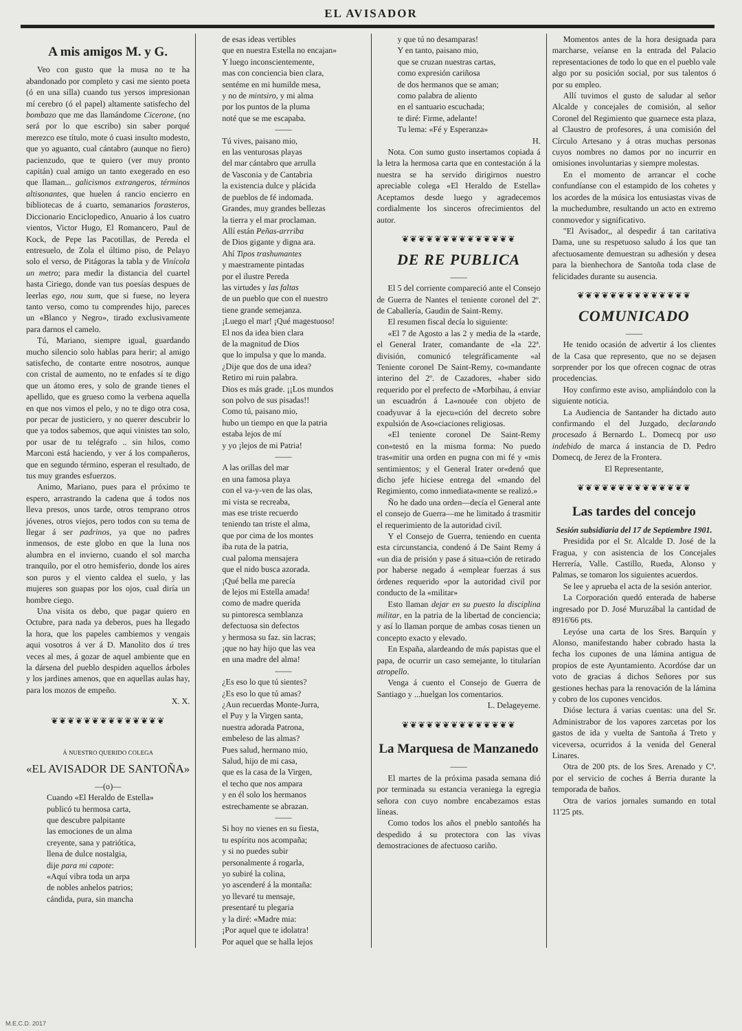EL AVISADOR
A mis amigos M. y G.
Veo con gusto que la musa no te ha abandonado por completo y casi me siento poeta (ó en una silla) cuando tus yersos impresionan mí cerebro (ó el papel) altamente satisfecho del bombazo que me das llamándome Cicerone, (no será por lo que escribo) sin saber porqué merezco ese título, mote ó cuasi insulto modesto, que yo aguanto, cual cántabro (aunque no fiero) pacienzudo, que te quiero (ver muy pronto capitán) cual amigo un tanto exegerado en eso que llaman... galicismos extrangeros, términos altisonantes, que huelen á rancio encierro en bibliotecas de á cuarto, semanarios forasteros, Diccionario Enciclopedico, Anuario á los cuatro vientos, Victor Hugo, El Romancero, Paul de Kock, de Pepe las Pacotillas, de Pereda el entresuelo, de Zola el último piso, de Pelayo solo el verso, de Pitágoras la tabla y de Vinícola un metro; para medir la distancia del cuartel hasta Ciriego, donde van tus poesías despues de leerlas ego, nou sum, que si fuese, no leyera tanto verso, como tu comprendes hijo, pareces un «Blanco y Negro», tirado exclusivamente para darnos el camelo.
Tú, Mariano, siempre igual, guardando mucho silencio solo hablas para herir; al amigo satisfecho, de contarte entre nosotros, aunque con cristal de aumento, no te enfades sí te digo que un átomo eres, y solo de grande tienes el apellido, que es grueso como la verbena aquella en que nos vimos el pelo, y no te digo otra cosa, por pecar de justiciero, y no querer descubrir lo que ya todos sabemos, que aqui vinistes tan solo, por usar de tu telégrafo .. sin hilos, como Marconi está haciendo, y ver á los compañeros, que en segundo término, esperan el resultado, de tus muy grandes esfuerzos.
Animo, Mariano, pues para el próximo te espero, arrastrando la cadena que á todos nos lleva presos, unos tarde, otros temprano otros jóvenes, otros viejos, pero todos con su tema de llegar á ser padrinos, ya que no padres inmensos, de este globo en que la luna nos alumbra en el invierno, cuando el sol marcha tranquilo, por el otro hemisferio, donde los aires son puros y el viento caldea el suelo, y las mujeres son guapas por los ojos, cual diría un hombre ciego.
Una visita os debo, que pagar quiero en Octubre, para nada ya deberos, pues ha llegado la hora, que los papeles cambiemos y vengais aqui vosotros á ver á D. Manolito dos ú tres veces al mes, á gozar de aquel ambiente que en la dársena del pueblo despiden aquellos árboles y los jardines amenos, que en aquellas aulas hay, para los mozos de empeño.
X. X.
❦❦❦❦❦❦❦❦❦❦❦❦❦❦
Á NUESTRO QUERIDO COLEGA
«EL AVISADOR DE SANTOÑA»
—(o)—
Cuando «El Heraldo de Estella»
publicó tu hermosa carta,
que descubre palpitante
las emociones de un alma
creyente, sana y patriótica,
llena de dulce nostalgia,
dije para mi capote:
«Aquí vibra toda un arpa
de nobles anhelos patrios;
cándida, pura, sin mancha
de esas ideas vertibles
que en nuestra Estella no encajan»
Y luego inconscientemente,
mas con conciencia bien clara,
sentéme en mi humilde mesa,
y no de mintsiro, y mi alma
por los puntos de la pluma
noté que se me escapaba.
——
Tú vives, paisano mio,
en las venturosas playas
del mar cántabro que arrulla
de Vasconia y de Cantabria
la existencia dulce y plácida
de pueblos de fé indomada.
Grandes, muy grandes bellezas
la tierra y el mar proclaman.
Allí están Peñas-arrriba
de Dios gigante y digna ara.
Ahí Tipos trashumantes
y maestramente pintadas
por el ilustre Pereda
las virtudes y las faltas
de un pueblo que con el nuestro
tiene grande semejanza.
¡Luego el mar! ¡Qué magestuoso!
El nos da idea bien clara
de la magnitud de Dios
que lo impulsa y que lo manda.
¿Dije que dos de una idea?
Retiro mi ruin palabra.
Dios es más grade. ¡¡Los mundos
son polvo de sus pisadas!!
Como tú, paisano mio,
hubo un tiempo en que la patria
estaba lejos de mí
y yo ¡lejos de mi Patria!
——
A las orillas del mar
en una famosa playa
con el va-y-ven de las olas,
mi vista se recreaba,
mas ese triste recuerdo
teniendo tan triste el alma,
que por cima de los montes
iba ruta de la patria,
cual paloma mensajera
que el nido busca azorada.
¡Qué bella me parecía
de lejos mi Estella amada!
como de madre querida
su pintoresca semblanza
defectuosa sin defectos
y hermosa su faz. sin lacras;
¡que no hay hijo que las vea
en una madre del alma!
——
¿Es eso lo que tú sientes?
¿Es eso lo que tú amas?
¿Aun recuerdas Monte-Jurra,
el Puy y la Virgen santa,
nuestra adorada Patrona,
embeleso de las almas?
Pues salud, hermano mio,
Salud, hijo de mi casa,
que es la casa de la Virgen,
el techo que nos ampara
y en él solo los hermanos
estrechamente se abrazan.
——
Si hoy no vienes en su fiesta,
tu espíritu nos acompaña;
y si no puedes subir
personalmente á rogarla,
yo subiré la colina,
yo ascenderé á la montaña:
yo llevaré tu mensaje,
presentaré tu plegaria
y la diré: «Madre mia:
¡Por aquel que te idolatra!
Por aquel que se halla lejos
y que tú no desamparas!
Y en tanto, paisano mio,
que se cruzan nuestras cartas,
como expresión cariñosa
de dos hermanos que se aman;
como palabra de aliento
en el santuario escuchada;
te diré: Firme, adelante!
Tu lema: «Fé y Esperanza»
H.
Nota. Con sumo gusto insertamos copiada á la letra la hermosa carta que en contestación á la nuestra se ha servido dirigirnos nuestro apreciable colega «El Heraldo de Estella» Aceptamos desde luego y agradecemos cordialmente los sinceros ofrecimientos del autor.
❦❦❦❦❦❦❦❦❦❦❦❦❦❦
DE RE PUBLICA
——
El 5 del corriente compareció ante el Consejo de Guerra de Nantes el teniente coronel del 2º. de Caballería, Gaudin de Saint-Remy.
El resumen fiscal decía lo siguiente:
«El 7 de Agosto a las 2 y media de la «tarde, el General Irater, comandante de «la 22ª. división, comunicó telegráficamente «al Teniente coronel De Saint-Remy, co«mandante interino del 2º. de Cazadores, «haber sido requerido por el prefecto de «Morbihau, á enviar un escuadrón á La«nouée con objeto de coadyuvar á la ejecu«ción del decreto sobre expulsión de Aso«ciaciones religiosas.
«El teniente coronel De Saint-Remy con«testó en la misma forma: No puedo tras«mitir una orden en pugna con mi fé y «mis sentimientos; y el General Irater or«denó que dicho jefe hiciese entrega del «mando del Regimiento, como inmediata«mente se realizó.»
Ño he dado una orden—decía el General ante el consejo de Guerra—me he limitado á trasmitir el requerimiento de la autoridad civil.
Y el Consejo de Guerra, teniendo en cuenta esta circunstancia, condenó á De Saint Remy á «un dia de prisión y pase á situa«ción de retirado por haberse negado á «emplear fuerzas á sus órdenes requerido «por la autoridad civil por conducto de la «militar»
Esto llaman dejar en su puesto la disciplina militar, en la patria de la libertad de conciencia; y así lo llaman porque de ambas cosas tienen un concepto exacto y elevado.
En España, alardeando de más papistas que el papa, de ocurrir un caso semejante, lo titularían atropello.
Venga á cuento el Consejo de Guerra de Santiago y ...huelgan los comentarios.
L. Delageyeme.
❦❦❦❦❦❦❦❦❦❦❦❦❦❦
La Marquesa de Manzanedo
——
El martes de la próxima pasada semana dió por terminada su estancia veraniega la egregia señora con cuyo nombre encabezamos estas líneas.
Como todos los años el pneblo santoñés ha despedido á su protectora con las vivas demostraciones de afectuoso cariño.
Momentos antes de la hora designada para marcharse, veíanse en la entrada del Palacio representaciones de todo lo que en el pueblo vale algo por su posición social, por sus talentos ó por su empleo.
Allí tuvimos el gusto de saludar al señor Alcalde y concejales de comisión, al señor Coronel del Regimiento que guarnece esta plaza, al Claustro de profesores, á una comisión del Círculo Artesano y á otras muchas personas cuyos nombres no damos por no incurrir en omisiones involuntarias y siempre molestas.
En el momento de arrancar el coche confundíanse con el estampido de los cohetes y los acordes de la música los entusiastas vivas de la muchedumbre, resultando un acto en extremo conmovedor y significativo.
"El Avisador,, al despedir á tan caritativa Dama, une su respetuoso saludo á los que tan afectuosamente demuestran su adhesión y desea para la bienhechora de Santoña toda clase de felicidades durante su ausencia.
❦❦❦❦❦❦❦❦❦❦❦❦❦❦
COMUNICADO
——
He tenido ocasión de advertir á los clientes de la Casa que represento, que no se dejasen sorprender por los que ofrecen cognac de otras procedencias.
Hoy confirmo este aviso, ampliándolo con la siguiente noticia.
La Audiencia de Santander ha dictado auto confirmando el del Juzgado, declarando procesado á Bernardo L. Domecq por uso indebido de marca á instancia de D. Pedro Domecq, de Jerez de la Frontera.
El Representante,
❦❦❦❦❦❦❦❦❦❦❦❦❦❦
Las tardes del concejo
Sesión subsidiaria del 17 de Septiembre 1901.
Presidida por el Sr. Alcalde D. José de la Fragua, y con asistencia de los Concejales Herrería, Valle. Castillo, Rueda, Alonso y Palmas, se tomaron los siguientes acuerdos.
Se lee y aprueba el acta de la sesión anterior.
La Corporación quedó enterada de haberse ingresado por D. José Muruzábal la cantidad de 8916'66 pts.
Leyóse una carta de los Sres. Barquín y Alonso, manifestando haber cobrado hasta la fecha los cupones de una lámina antigua de propios de este Ayuntamiento. Acordóse dar un voto de gracias á dichos Señores por sus gestiones hechas para la renovación de la lámina y cobro de los cupones vencidos.
Dióse lectura á varias cuentas: una del Sr. Administrabor de los vapores zarcetas por los gastos de ida y vuelta de Santoña á Treto y viceversa, ocurridos á la venida del General Linares.
Otra de 200 pts. de los Sres. Arenado y Cª. por el servicio de coches á Berria durante la temporada de baños.
Otra de varios jornales sumando en total 11'25 pts.
M.E.C.D. 2017